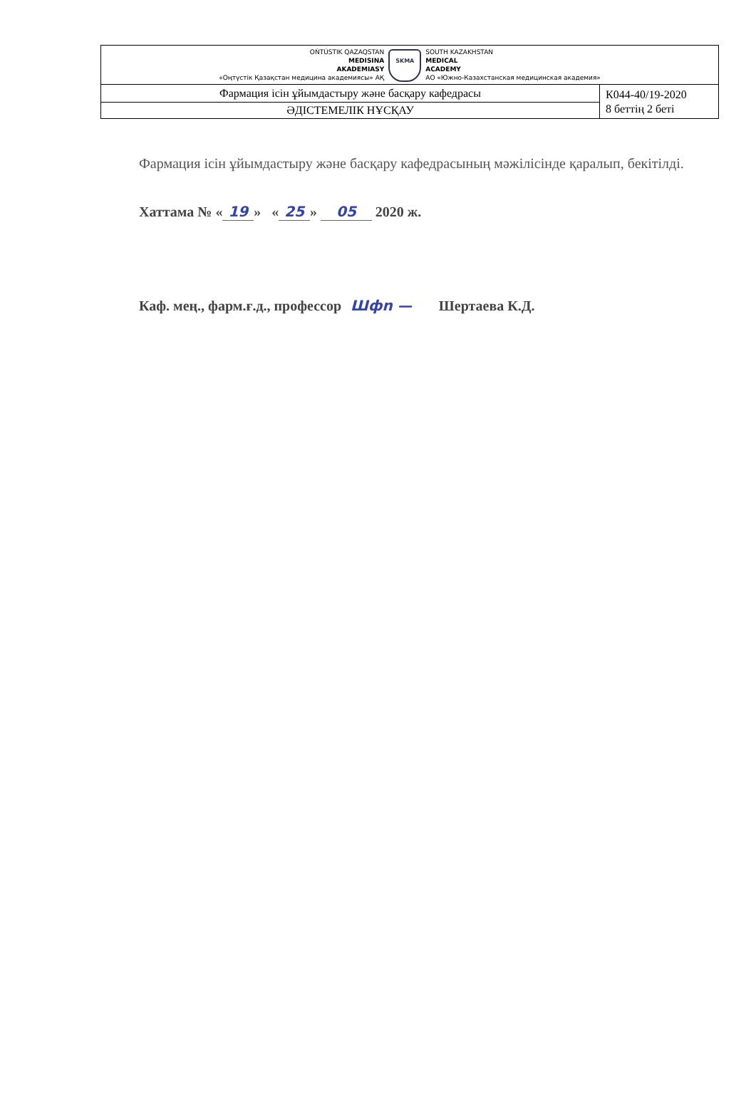| OŃTÚSTIK QAZAQSTAN MEDISINA AKADEMIASY «Оңтүстік Қазақстан медицина академиясы» АҚ SKMA SOUTH KAZAKHSTAN MEDICAL ACADEMY АО «Южно-Казахстанская медицинская академия» | |
| Фармация ісін ұйымдастыру және басқару кафедрасы | К044-40/19-2020 8 беттің 2 беті |
| ӘДІСТЕМЕЛІК НҰСҚАУ | |
Фармация ісін ұйымдастыру және басқару кафедрасының мәжілісінде қаралып, бекітілді.
Хаттама № « 19 » « 25 » 05 2020 ж.
Каф. мең., фарм.ғ.д., профессор Шфn — Шертаева К.Д.